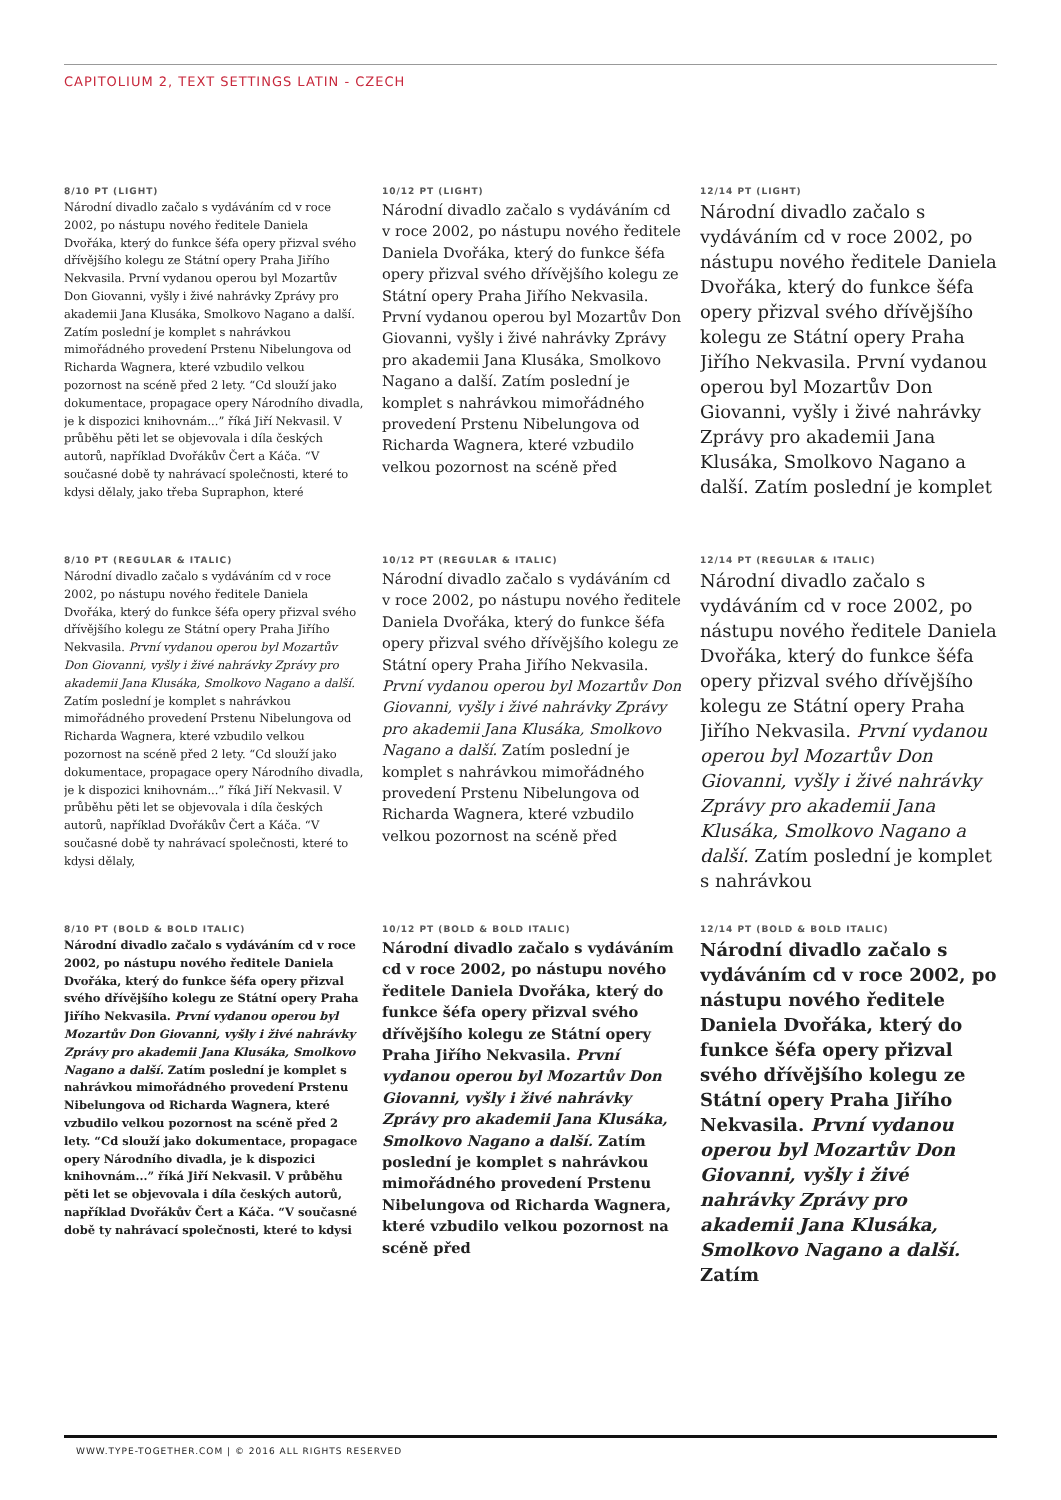CAPITOLIUM 2, TEXT SETTINGS LATIN - CZECH
8/10 PT (LIGHT)
Národní divadlo začalo s vydáváním cd v roce 2002, po nástupu nového ředitele Daniela Dvořáka, který do funkce šéfa opery přizval svého dřívějšího kolegu ze Státní opery Praha Jiřího Nekvasila. První vydanou operou byl Mozartův Don Giovanni, vyšly i živé nahrávky Zprávy pro akademii Jana Klusáka, Smolkovo Nagano a další. Zatím poslední je komplet s nahrávkou mimořádného provedení Prstenu Nibelungova od Richarda Wagnera, které vzbudilo velkou pozornost na scéně před 2 lety. “Cd slouží jako dokumentace, propagace opery Národního divadla, je k dispozici knihovnám...” říká Jiří Nekvasil. V průběhu pěti let se objevovala i díla českých autorů, například Dvořákův Čert a Káča. “V současné době ty nahrávací společnosti, které to kdysi dělaly, jako třeba Supraphon, které
10/12 PT (LIGHT)
Národní divadlo začalo s vydáváním cd v roce 2002, po nástupu nového ředitele Daniela Dvořáka, který do funkce šéfa opery přizval svého dřívějšího kolegu ze Státní opery Praha Jiřího Nekvasila. První vydanou operou byl Mozartův Don Giovanni, vyšly i živé nahrávky Zprávy pro akademii Jana Klusáka, Smolkovo Nagano a další. Zatím poslední je komplet s nahrávkou mimořádného provedení Prstenu Nibelungova od Richarda Wagnera, které vzbudilo velkou pozornost na scéně před
12/14 PT (LIGHT)
Národní divadlo začalo s vydáváním cd v roce 2002, po nástupu nového ředitele Daniela Dvořáka, který do funkce šéfa opery přizval svého dřívějšího kolegu ze Státní opery Praha Jiřího Nekvasila. První vydanou operou byl Mozartův Don Giovanni, vyšly i živé nahrávky Zprávy pro akademii Jana Klusáka, Smolkovo Nagano a další. Zatím poslední je komplet
8/10 PT (REGULAR & ITALIC)
Národní divadlo začalo s vydáváním cd v roce 2002, po nástupu nového ředitele Daniela Dvořáka, který do funkce šéfa opery přizval svého dřívějšího kolegu ze Státní opery Praha Jiřího Nekvasila. První vydanou operou byl Mozartův Don Giovanni, vyšly i živé nahrávky Zprávy pro akademii Jana Klusáka, Smolkovo Nagano a další. Zatím poslední je komplet s nahrávkou mimořádného provedení Prstenu Nibelungova od Richarda Wagnera, které vzbudilo velkou pozornost na scéně před 2 lety. “Cd slouží jako dokumentace, propagace opery Národního divadla, je k dispozici knihovnám...” říká Jiří Nekvasil. V průběhu pěti let se objevovala i díla českých autorů, například Dvořákův Čert a Káča. “V současné době ty nahrávací společnosti, které to kdysi dělaly,
10/12 PT (REGULAR & ITALIC)
Národní divadlo začalo s vydáváním cd v roce 2002, po nástupu nového ředitele Daniela Dvořáka, který do funkce šéfa opery přizval svého dřívějšího kolegu ze Státní opery Praha Jiřího Nekvasila. První vydanou operou byl Mozartův Don Giovanni, vyšly i živé nahrávky Zprávy pro akademii Jana Klusáka, Smolkovo Nagano a další. Zatím poslední je komplet s nahrávkou mimořádného provedení Prstenu Nibelungova od Richarda Wagnera, které vzbudilo velkou pozornost na scéně před
12/14 PT (REGULAR & ITALIC)
Národní divadlo začalo s vydáváním cd v roce 2002, po nástupu nového ředitele Daniela Dvořáka, který do funkce šéfa opery přizval svého dřívějšího kolegu ze Státní opery Praha Jiřího Nekvasila. První vydanou operou byl Mozartův Don Giovanni, vyšly i živé nahrávky Zprávy pro akademii Jana Klusáka, Smolkovo Nagano a další. Zatím poslední je komplet s nahrávkou
8/10 PT (BOLD & BOLD ITALIC)
Národní divadlo začalo s vydáváním cd v roce 2002, po nástupu nového ředitele Daniela Dvořáka, který do funkce šéfa opery přizval svého dřívějšího kolegu ze Státní opery Praha Jiřího Nekvasila. První vydanou operou byl Mozartův Don Giovanni, vyšly i živé nahrávky Zprávy pro akademii Jana Klusáka, Smolkovo Nagano a další. Zatím poslední je komplet s nahrávkou mimořádného provedení Prstenu Nibelungova od Richarda Wagnera, které vzbudilo velkou pozornost na scéně před 2 lety. “Cd slouží jako dokumentace, propagace opery Národního divadla, je k dispozici knihovnám...” říká Jiří Nekvasil. V průběhu pěti let se objevovala i díla českých autorů, například Dvořákův Čert a Káča. “V současné době ty nahrávací společnosti, které to kdysi
10/12 PT (BOLD & BOLD ITALIC)
Národní divadlo začalo s vydáváním cd v roce 2002, po nástupu nového ředitele Daniela Dvořáka, který do funkce šéfa opery přizval svého dřívějšího kolegu ze Státní opery Praha Jiřího Nekvasila. První vydanou operou byl Mozartův Don Giovanni, vyšly i živé nahrávky Zprávy pro akademii Jana Klusáka, Smolkovo Nagano a další. Zatím poslední je komplet s nahrávkou mimořádného provedení Prstenu Nibelungova od Richarda Wagnera, které vzbudilo velkou pozornost na scéně před
12/14 PT (BOLD & BOLD ITALIC)
Národní divadlo začalo s vydáváním cd v roce 2002, po nástupu nového ředitele Daniela Dvořáka, který do funkce šéfa opery přizval svého dřívějšího kolegu ze Státní opery Praha Jiřího Nekvasila. První vydanou operou byl Mozartův Don Giovanni, vyšly i živé nahrávky Zprávy pro akademii Jana Klusáka, Smolkovo Nagano a další. Zatím
WWW.TYPE-TOGETHER.COM | © 2016 ALL RIGHTS RESERVED